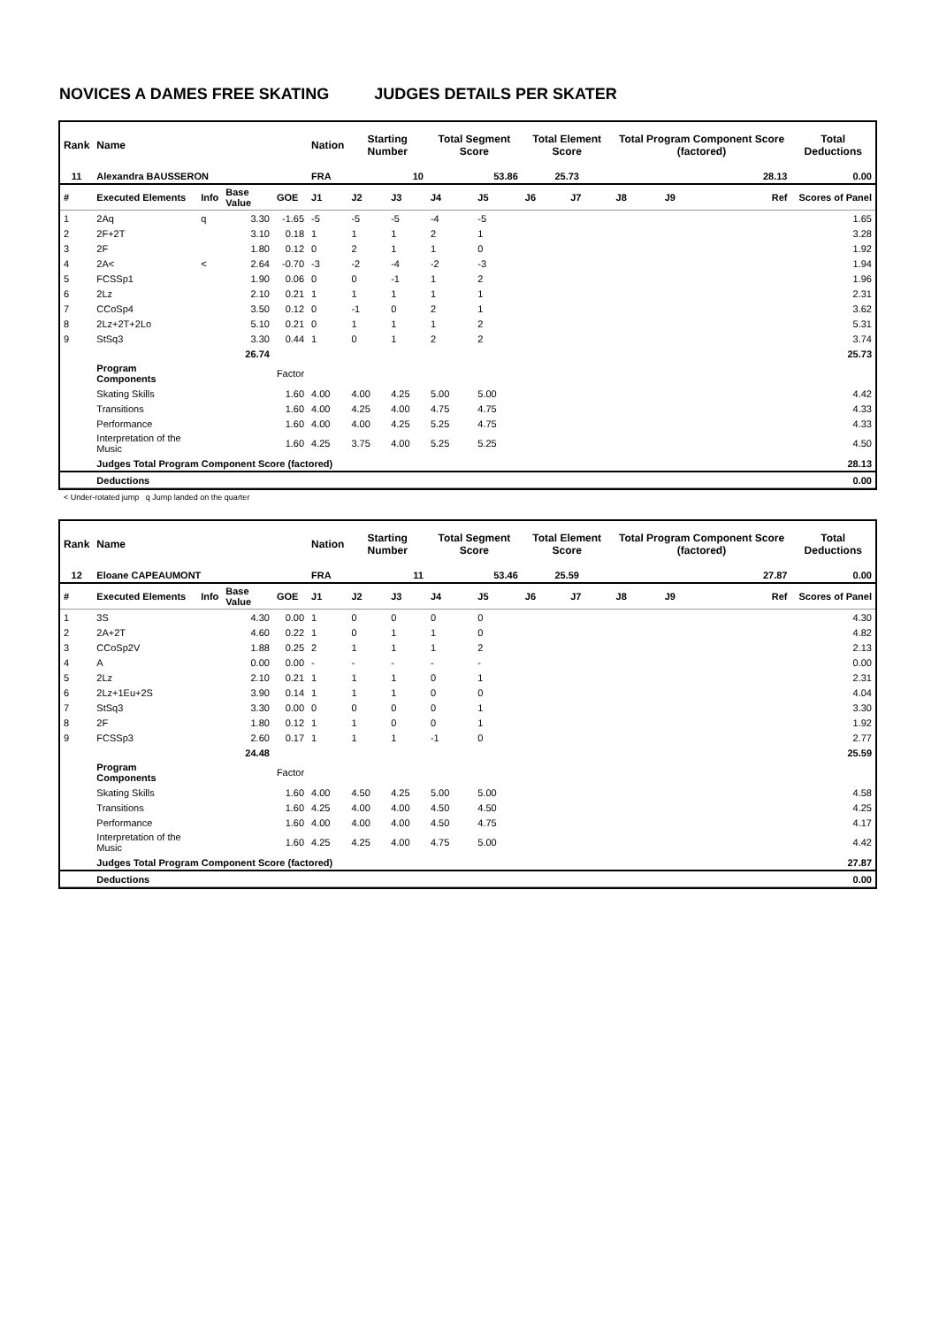NOVICES A DAMES FREE SKATING JUDGES DETAILS PER SKATER
| Rank | Name | | | | Nation | Starting Number | | Total Segment Score | | Total Element Score | | Total Program Component Score (factored) | | | | Total Deductions |
| 11 | Alexandra BAUSSERON | | | | FRA | 10 | | 53.86 | | 25.73 | | 28.13 | | | | 0.00 |
| # | Executed Elements | Info | Base Value | GOE | J1 | J2 | J3 | J4 | J5 | J6 | J7 | J8 | J9 | | Ref | Scores of Panel |
| 1 | 2Aq | q | 3.30 | -1.65 | -5 | -5 | -5 | -4 | -5 | | | | | | | 1.65 |
| 2 | 2F+2T | | 3.10 | 0.18 | 1 | 1 | 1 | 2 | 1 | | | | | | | 3.28 |
| 3 | 2F | | 1.80 | 0.12 | 0 | 2 | 1 | 1 | 0 | | | | | | | 1.92 |
| 4 | 2A< | < | 2.64 | -0.70 | -3 | -2 | -4 | -2 | -3 | | | | | | | 1.94 |
| 5 | FCSSp1 | | 1.90 | 0.06 | 0 | 0 | -1 | 1 | 2 | | | | | | | 1.96 |
| 6 | 2Lz | | 2.10 | 0.21 | 1 | 1 | 1 | 1 | 1 | | | | | | | 2.31 |
| 7 | CCoSp4 | | 3.50 | 0.12 | 0 | -1 | 0 | 2 | 1 | | | | | | | 3.62 |
| 8 | 2Lz+2T+2Lo | | 5.10 | 0.21 | 0 | 1 | 1 | 1 | 2 | | | | | | | 5.31 |
| 9 | StSq3 | | 3.30 | 0.44 | 1 | 0 | 1 | 2 | 2 | | | | | | | 3.74 |
| | | | 26.74 | | | | | | | | | | | | | 25.73 |
| | Program Components | | | Factor | | | | | | | | | | | | |
| | Skating Skills | | | 1.60 | 4.00 | 4.00 | 4.25 | 5.00 | 5.00 | | | | | | | 4.42 |
| | Transitions | | | 1.60 | 4.00 | 4.25 | 4.00 | 4.75 | 4.75 | | | | | | | 4.33 |
| | Performance | | | 1.60 | 4.00 | 4.00 | 4.25 | 5.25 | 4.75 | | | | | | | 4.33 |
| | Interpretation of the Music | | | 1.60 | 4.25 | 3.75 | 4.00 | 5.25 | 5.25 | | | | | | | 4.50 |
| | Judges Total Program Component Score (factored) | | | | | | | | | | | | | | | 28.13 |
| | Deductions | | | | | | | | | | | | | | | 0.00 |
< Under-rotated jump q Jump landed on the quarter
| Rank | Name | | | | Nation | Starting Number | | Total Segment Score | | Total Element Score | | Total Program Component Score (factored) | | | | Total Deductions |
| 12 | Eloane CAPEAUMONT | | | | FRA | 11 | | 53.46 | | 25.59 | | 27.87 | | | | 0.00 |
| # | Executed Elements | Info | Base Value | GOE | J1 | J2 | J3 | J4 | J5 | J6 | J7 | J8 | J9 | | Ref | Scores of Panel |
| 1 | 3S | | 4.30 | 0.00 | 1 | 0 | 0 | 0 | 0 | | | | | | | 4.30 |
| 2 | 2A+2T | | 4.60 | 0.22 | 1 | 0 | 1 | 1 | 0 | | | | | | | 4.82 |
| 3 | CCoSp2V | | 1.88 | 0.25 | 2 | 1 | 1 | 1 | 2 | | | | | | | 2.13 |
| 4 | A | | 0.00 | 0.00 | - | - | - | - | - | | | | | | | 0.00 |
| 5 | 2Lz | | 2.10 | 0.21 | 1 | 1 | 1 | 0 | 1 | | | | | | | 2.31 |
| 6 | 2Lz+1Eu+2S | | 3.90 | 0.14 | 1 | 1 | 1 | 0 | 0 | | | | | | | 4.04 |
| 7 | StSq3 | | 3.30 | 0.00 | 0 | 0 | 0 | 0 | 1 | | | | | | | 3.30 |
| 8 | 2F | | 1.80 | 0.12 | 1 | 1 | 0 | 0 | 1 | | | | | | | 1.92 |
| 9 | FCSSp3 | | 2.60 | 0.17 | 1 | 1 | 1 | -1 | 0 | | | | | | | 2.77 |
| | | | 24.48 | | | | | | | | | | | | | 25.59 |
| | Program Components | | | Factor | | | | | | | | | | | | |
| | Skating Skills | | | 1.60 | 4.00 | 4.50 | 4.25 | 5.00 | 5.00 | | | | | | | 4.58 |
| | Transitions | | | 1.60 | 4.25 | 4.00 | 4.00 | 4.50 | 4.50 | | | | | | | 4.25 |
| | Performance | | | 1.60 | 4.00 | 4.00 | 4.00 | 4.50 | 4.75 | | | | | | | 4.17 |
| | Interpretation of the Music | | | 1.60 | 4.25 | 4.25 | 4.00 | 4.75 | 5.00 | | | | | | | 4.42 |
| | Judges Total Program Component Score (factored) | | | | | | | | | | | | | | | 27.87 |
| | Deductions | | | | | | | | | | | | | | | 0.00 |